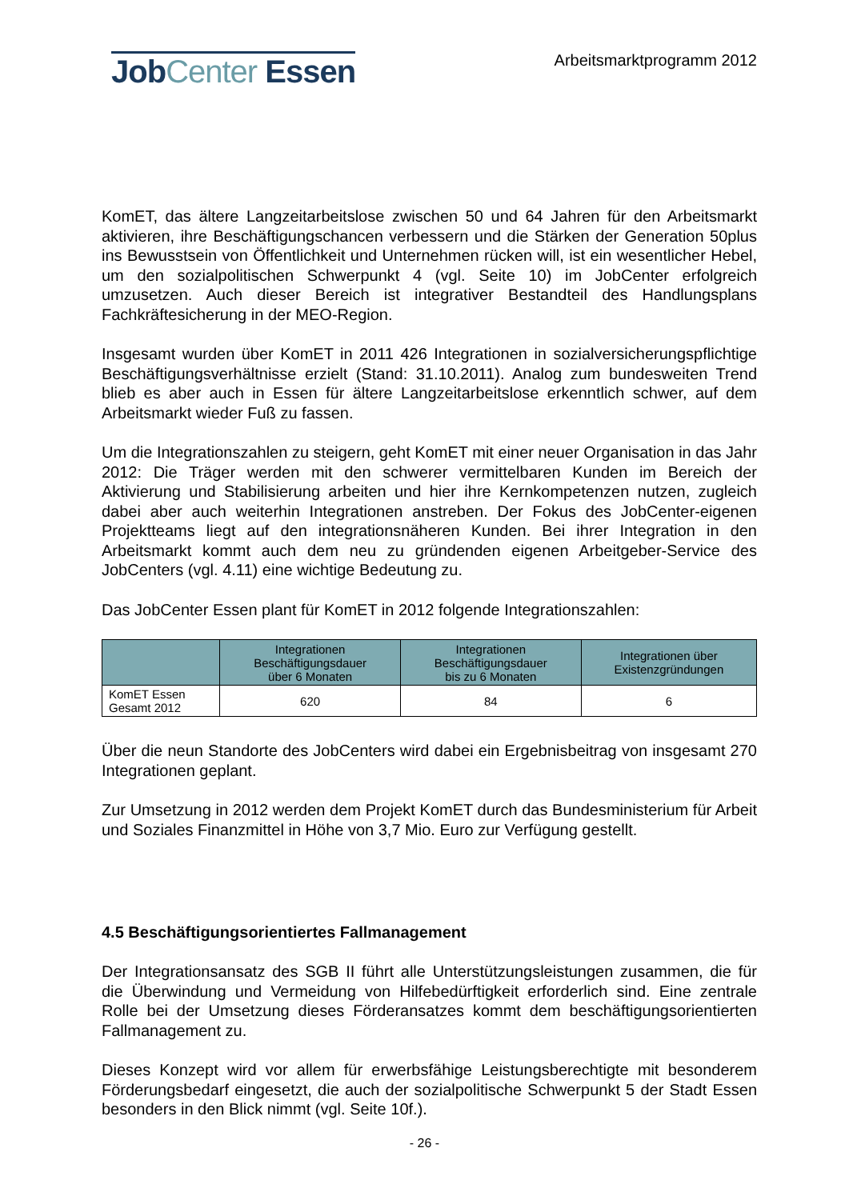Job Center Essen
Arbeitsmarktprogramm 2012
KomET, das ältere Langzeitarbeitslose zwischen 50 und 64 Jahren für den Arbeits­markt aktivieren, ihre Beschäftigungschancen verbessern und die Stärken der Gene­ration 50plus ins Bewusstsein von Öffentlichkeit und Unternehmen rücken will, ist ein wesentlicher Hebel, um den sozialpolitischen Schwerpunkt 4 (vgl. Seite 10) im JobCenter erfolgreich umzusetzen. Auch dieser Bereich ist integrativer Bestandteil des Handlungsplans Fachkräftesicherung in der MEO-Region.
Insgesamt wurden über KomET in 2011 426 Integrationen in sozialversicherungs­pflichtige Beschäftigungsverhältnisse erzielt (Stand: 31.10.2011). Analog zum bun­desweiten Trend blieb es aber auch in Essen für ältere Langzeitarbeitslose erkenntlich schwer, auf dem Arbeitsmarkt wieder Fuß zu fassen.
Um die Integrationszahlen zu steigern, geht KomET mit einer neuer Organisation in das Jahr 2012: Die Träger werden mit den schwerer vermittelbaren Kunden im Be­reich der Aktivierung und Stabilisierung arbeiten und hier ihre Kernkompetenzen nut­zen, zugleich dabei aber auch weiterhin Integrationen anstreben. Der Fokus des Job­Center-eigenen Projektteams liegt auf den integrationsnäheren Kunden. Bei ihrer In­tegration in den Arbeitsmarkt kommt auch dem neu zu gründenden eigenen Arbeit­geber-Service des JobCenters (vgl. 4.11) eine wichtige Bedeutung zu.
Das JobCenter Essen plant für KomET in 2012 folgende Integrationszahlen:
| | Integrationen Beschäftigungsdauer über 6 Monaten | Integrationen Beschäftigungsdauer bis zu 6 Monaten | Integrationen über Existenzgründungen |
| --- | --- | --- | --- |
| KomET Essen Gesamt 2012 | 620 | 84 | 6 |
Über die neun Standorte des JobCenters wird dabei ein Ergebnisbeitrag von insgesamt 270 Integrationen geplant.
Zur Umsetzung in 2012 werden dem Projekt KomET durch das Bundesministerium für Arbeit und Soziales Finanzmittel in Höhe von 3,7 Mio. Euro zur Verfügung gestellt.
4.5 Beschäftigungsorientiertes Fallmanagement
Der Integrationsansatz des SGB II führt alle Unterstützungsleistungen zusammen, die für die Überwindung und Vermeidung von Hilfebedürftigkeit erforderlich sind. Eine zentrale Rolle bei der Umsetzung dieses Förderansatzes kommt dem beschäftigungs­orientierten Fallmanagement zu.
Dieses Konzept wird vor allem für erwerbsfähige Leistungsberechtigte mit besonderem Förderungsbedarf eingesetzt, die auch der sozialpolitische Schwerpunkt 5 der Stadt Essen besonders in den Blick nimmt (vgl. Seite 10f.).
- 26 -